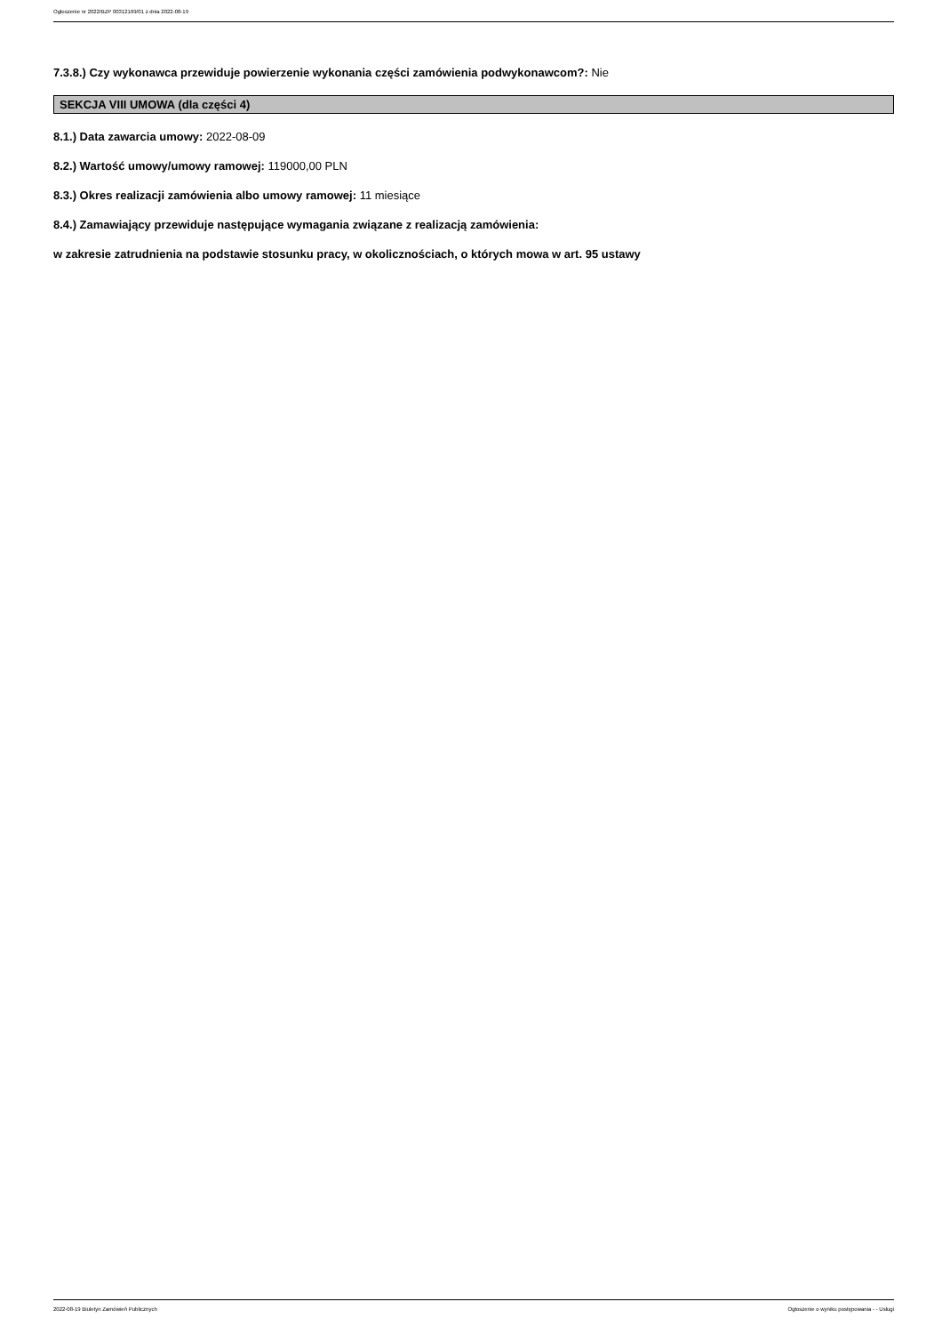Ogłoszenie nr 2022/BZP 00312169/01 z dnia 2022-08-19
7.3.8.) Czy wykonawca przewiduje powierzenie wykonania części zamówienia podwykonawcom?: Nie
SEKCJA VIII UMOWA (dla części 4)
8.1.) Data zawarcia umowy: 2022-08-09
8.2.) Wartość umowy/umowy ramowej: 119000,00 PLN
8.3.) Okres realizacji zamówienia albo umowy ramowej: 11 miesiące
8.4.) Zamawiający przewiduje następujące wymagania związane z realizacją zamówienia:
w zakresie zatrudnienia na podstawie stosunku pracy, w okolicznościach, o których mowa w art. 95 ustawy
2022-08-19 Biuletyn Zamówień Publicznych Ogłoszenie o wyniku postępowania - - Usługi